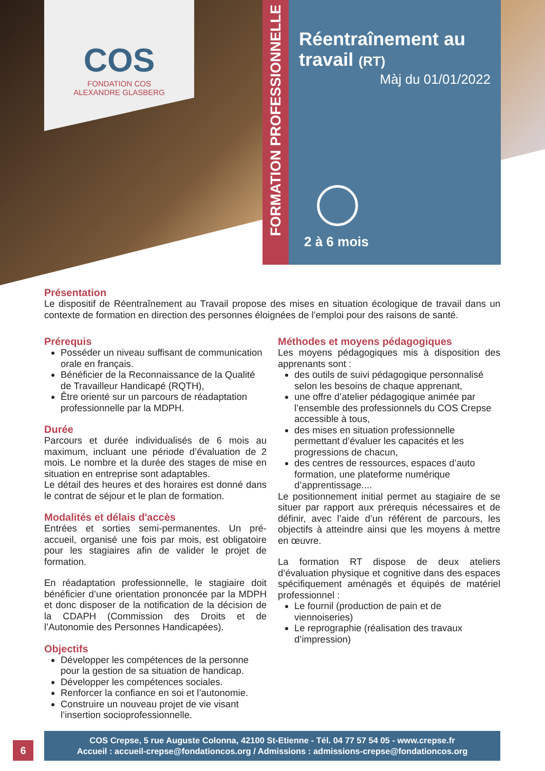COS
FONDATION COS
ALEXANDRE GLASBERG
FORMATION PROFESSIONNELLE
Réentraînement au travail (RT)
Màj du 01/01/2022
2 à 6 mois
Présentation
Le dispositif de Réentraînement au Travail propose des mises en situation écologique de travail dans un contexte de formation en direction des personnes éloignées de l’emploi pour des raisons de santé.
Prérequis
Posséder un niveau suffisant de communication orale en français.
Bénéficier de la Reconnaissance de la Qualité de Travailleur Handicapé (RQTH),
Être orienté sur un parcours de réadaptation professionnelle par la MDPH.
Durée
Parcours et durée individualisés de 6 mois au maximum, incluant une période d’évaluation de 2 mois. Le nombre et la durée des stages de mise en situation en entreprise sont adaptables.
Le détail des heures et des horaires est donné dans le contrat de séjour et le plan de formation.
Modalités et délais d'accès
Entrées et sorties semi-permanentes. Un pré-accueil, organisé une fois par mois, est obligatoire pour les stagiaires afin de valider le projet de formation.
En réadaptation professionnelle, le stagiaire doit bénéficier d’une orientation prononcée par la MDPH et donc disposer de la notification de la décision de la CDAPH (Commission des Droits et de l’Autonomie des Personnes Handicapées).
Objectifs
Développer les compétences de la personne pour la gestion de sa situation de handicap.
Développer les compétences sociales.
Renforcer la confiance en soi et l’autonomie.
Construire un nouveau projet de vie visant l’insertion socioprofessionnelle.
Méthodes et moyens pédagogiques
Les moyens pédagogiques mis à disposition des apprenants sont :
des outils de suivi pédagogique personnalisé selon les besoins de chaque apprenant,
une offre d’atelier pédagogique animée par l’ensemble des professionnels du COS Crepse accessible à tous,
des mises en situation professionnelle permettant d’évaluer les capacités et les progressions de chacun,
des centres de ressources, espaces d’auto formation, une plateforme numérique d’apprentissage....
Le positionnement initial permet au stagiaire de se situer par rapport aux prérequis nécessaires et de définir, avec l’aide d’un référent de parcours, les objectifs à atteindre ainsi que les moyens à mettre en œuvre.
La formation RT dispose de deux ateliers d’évaluation physique et cognitive dans des espaces spécifiquement aménagés et équipés de matériel professionnel :
Le fournil (production de pain et de viennoiseries)
Le reprographie (réalisation des travaux d’impression)
6
COS Crepse, 5 rue Auguste Colonna, 42100 St-Etienne - Tél. 04 77 57 54 05 - www.crepse.fr
Accueil : accueil-crepse@fondationcos.org / Admissions : admissions-crepse@fondationcos.org